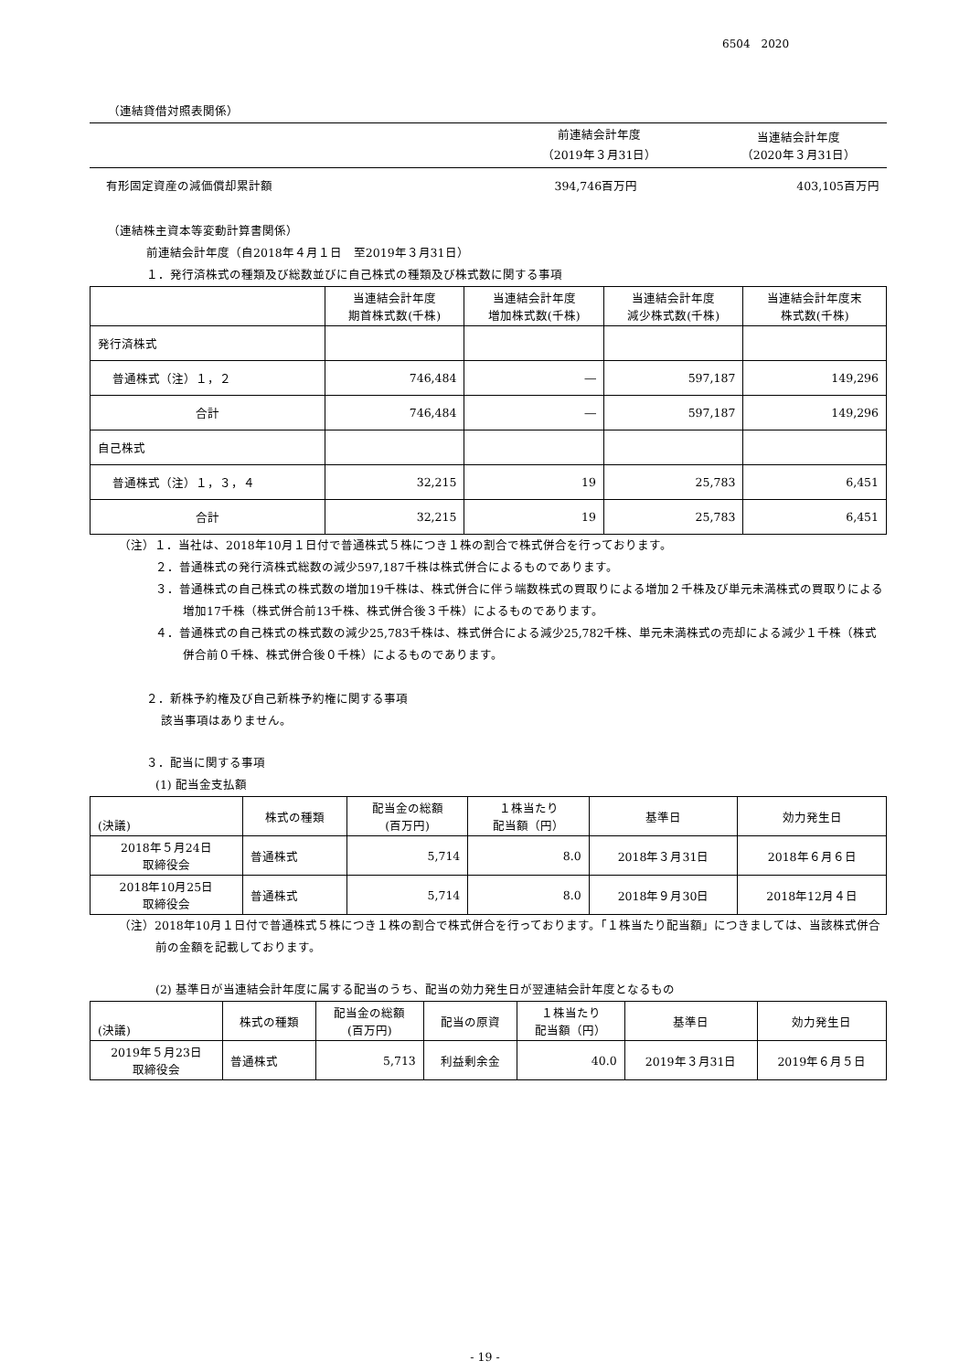6504　2020
（連結貸借対照表関係）
| | 前連結会計年度 （2019年３月31日） | 当連結会計年度 （2020年３月31日） |
| --- | --- | --- |
| 有形固定資産の減価償却累計額 | 394,746百万円 | 403,105百万円 |
（連結株主資本等変動計算書関係）
前連結会計年度（自2018年４月１日　至2019年３月31日）
１．発行済株式の種類及び総数並びに自己株式の種類及び株式数に関する事項
| | 当連結会計年度 期首株式数(千株) | 当連結会計年度 増加株式数(千株) | 当連結会計年度 減少株式数(千株) | 当連結会計年度末 株式数(千株) |
| --- | --- | --- | --- | --- |
| 発行済株式 | | | | |
| 普通株式（注）１，２ | 746,484 | ― | 597,187 | 149,296 |
| 合計 | 746,484 | ― | 597,187 | 149,296 |
| 自己株式 | | | | |
| 普通株式（注）１，３，４ | 32,215 | 19 | 25,783 | 6,451 |
| 合計 | 32,215 | 19 | 25,783 | 6,451 |
（注）１．当社は、2018年10月１日付で普通株式５株につき１株の割合で株式併合を行っております。
２．普通株式の発行済株式総数の減少597,187千株は株式併合によるものであります。
３．普通株式の自己株式の株式数の増加19千株は、株式併合に伴う端数株式の買取りによる増加２千株及び単元未満株式の買取りによる増加17千株（株式併合前13千株、株式併合後３千株）によるものであります。
４．普通株式の自己株式の株式数の減少25,783千株は、株式併合による減少25,782千株、単元未満株式の売却による減少１千株（株式併合前０千株、株式併合後０千株）によるものであります。
２．新株予約権及び自己新株予約権に関する事項
該当事項はありません。
３．配当に関する事項
(1) 配当金支払額
| (決議) | 株式の種類 | 配当金の総額 (百万円) | １株当たり 配当額（円） | 基準日 | 効力発生日 |
| --- | --- | --- | --- | --- | --- |
| 2018年５月24日 取締役会 | 普通株式 | 5,714 | 8.0 | 2018年３月31日 | 2018年６月６日 |
| 2018年10月25日 取締役会 | 普通株式 | 5,714 | 8.0 | 2018年９月30日 | 2018年12月４日 |
（注）2018年10月１日付で普通株式５株につき１株の割合で株式併合を行っております。「１株当たり配当額」につきましては、当該株式併合前の金額を記載しております。
(2) 基準日が当連結会計年度に属する配当のうち、配当の効力発生日が翌連結会計年度となるもの
| (決議) | 株式の種類 | 配当金の総額 (百万円) | 配当の原資 | １株当たり 配当額（円） | 基準日 | 効力発生日 |
| --- | --- | --- | --- | --- | --- | --- |
| 2019年５月23日 取締役会 | 普通株式 | 5,713 | 利益剰余金 | 40.0 | 2019年３月31日 | 2019年６月５日 |
- 19 -